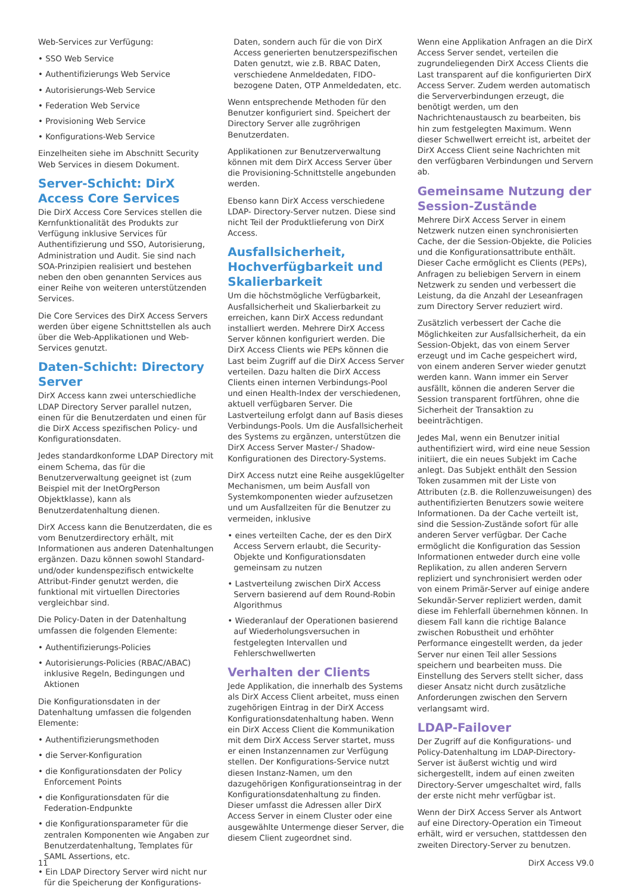Web-Services zur Verfügung:
• SSO Web Service
• Authentifizierungs Web Service
• Autorisierungs-Web Service
• Federation Web Service
• Provisioning Web Service
• Konfigurations-Web Service
Einzelheiten siehe im Abschnitt Security Web Services in diesem Dokument.
Server-Schicht: DirX Access Core Services
Die DirX Access Core Services stellen die Kernfunktionalität des Produkts zur Verfügung inklusive Services für Authentifizierung und SSO, Autorisierung, Administration und Audit. Sie sind nach SOA-Prinzipien realisiert und bestehen neben den oben genannten Services aus einer Reihe von weiteren unterstützenden Services.
Die Core Services des DirX Access Servers werden über eigene Schnittstellen als auch über die Web-Applikationen und Web-Services genutzt.
Daten-Schicht: Directory Server
DirX Access kann zwei unterschiedliche LDAP Directory Server parallel nutzen, einen für die Benutzerdaten und einen für die DirX Access spezifischen Policy- und Konfigurationsdaten.
Jedes standardkonforme LDAP Directory mit einem Schema, das für die Benutzerverwaltung geeignet ist (zum Beispiel mit der InetOrgPerson Objektklasse), kann als Benutzerdatenhaltung dienen.
DirX Access kann die Benutzerdaten, die es vom Benutzerdirectory erhält, mit Informationen aus anderen Datenhaltungen ergänzen. Dazu können sowohl Standard- und/oder kundenspezifisch entwickelte Attribut-Finder genutzt werden, die funktional mit virtuellen Directories vergleichbar sind.
Die Policy-Daten in der Datenhaltung umfassen die folgenden Elemente:
• Authentifizierungs-Policies
• Autorisierungs-Policies (RBAC/ABAC) inklusive Regeln, Bedingungen und Aktionen
Die Konfigurationsdaten in der Datenhaltung umfassen die folgenden Elemente:
• Authentifizierungsmethoden
• die Server-Konfiguration
• die Konfigurationsdaten der Policy Enforcement Points
• die Konfigurationsdaten für die Federation-Endpunkte
• die Konfigurationsparameter für die zentralen Komponenten wie Angaben zur Benutzerdatenhaltung, Templates für SAML Assertions, etc.
• Ein LDAP Directory Server wird nicht nur für die Speicherung der Konfigurations-
Daten, sondern auch für die von DirX Access generierten benutzerspezifischen Daten genutzt, wie z.B. RBAC Daten, verschiedene Anmeldedaten, FIDO- bezogene Daten, OTP Anmeldedaten, etc.
Wenn entsprechende Methoden für den Benutzer konfiguriert sind. Speichert der Directory Server alle zugröhrigen Benutzerdaten.
Applikationen zur Benutzerverwaltung können mit dem DirX Access Server über die Provisioning-Schnittstelle angebunden werden.
Ebenso kann DirX Access verschiedene LDAP- Directory-Server nutzen. Diese sind nicht Teil der Produktlieferung von DirX Access.
Ausfallsicherheit, Hochverfügbarkeit und Skalierbarkeit
Um die höchstmögliche Verfügbarkeit, Ausfallsicherheit und Skalierbarkeit zu erreichen, kann DirX Access redundant installiert werden. Mehrere DirX Access Server können konfiguriert werden. Die DirX Access Clients wie PEPs können die Last beim Zugriff auf die DirX Access Server verteilen. Dazu halten die DirX Access Clients einen internen Verbindungs-Pool und einen Health-Index der verschiedenen, aktuell verfügbaren Server. Die Lastverteilung erfolgt dann auf Basis dieses Verbindungs-Pools. Um die Ausfallsicherheit des Systems zu ergänzen, unterstützen die DirX Access Server Master-/ Shadow-Konfigurationen des Directory-Systems.
DirX Access nutzt eine Reihe ausgeklügelter Mechanismen, um beim Ausfall von Systemkomponenten wieder aufzusetzen und um Ausfallzeiten für die Benutzer zu vermeiden, inklusive
• eines verteilten Cache, der es den DirX Access Servern erlaubt, die Security-Objekte und Konfigurationsdaten gemeinsam zu nutzen
• Lastverteilung zwischen DirX Access Servern basierend auf dem Round-Robin Algorithmus
• Wiederanlauf der Operationen basierend auf Wiederholungsversuchen in festgelegten Intervallen und Fehlerschwellwerten
Verhalten der Clients
Jede Applikation, die innerhalb des Systems als DirX Access Client arbeitet, muss einen zugehörigen Eintrag in der DirX Access Konfigurationsdatenhaltung haben. Wenn ein DirX Access Client die Kommunikation mit dem DirX Access Server startet, muss er einen Instanzennamen zur Verfügung stellen. Der Konfigurations-Service nutzt diesen Instanz-Namen, um den dazugehörigen Konfigurationseintrag in der Konfigurationsdatenhaltung zu finden. Dieser umfasst die Adressen aller DirX Access Server in einem Cluster oder eine ausgewählte Untermenge dieser Server, die diesem Client zugeordnet sind.
Wenn eine Applikation Anfragen an die DirX Access Server sendet, verteilen die zugrundeliegenden DirX Access Clients die Last transparent auf die konfigurierten DirX Access Server. Zudem werden automatisch die Serververbindungen erzeugt, die benötigt werden, um den Nachrichtenaustausch zu bearbeiten, bis hin zum festgelegten Maximum. Wenn dieser Schwellwert erreicht ist, arbeitet der DirX Access Client seine Nachrichten mit den verfügbaren Verbindungen und Servern ab.
Gemeinsame Nutzung der Session-Zustände
Mehrere DirX Access Server in einem Netzwerk nutzen einen synchronisierten Cache, der die Session-Objekte, die Policies und die Konfigurationsattribute enthält. Dieser Cache ermöglicht es Clients (PEPs), Anfragen zu beliebigen Servern in einem Netzwerk zu senden und verbessert die Leistung, da die Anzahl der Leseanfragen zum Directory Server reduziert wird.
Zusätzlich verbessert der Cache die Möglichkeiten zur Ausfallsicherheit, da ein Session-Objekt, das von einem Server erzeugt und im Cache gespeichert wird, von einem anderen Server wieder genutzt werden kann. Wann immer ein Server ausfällt, können die anderen Server die Session transparent fortführen, ohne die Sicherheit der Transaktion zu beeinträchtigen.
Jedes Mal, wenn ein Benutzer initial authentifiziert wird, wird eine neue Session initiiert, die ein neues Subjekt im Cache anlegt. Das Subjekt enthält den Session Token zusammen mit der Liste von Attributen (z.B. die Rollenzuweisungen) des authentifizierten Benutzers sowie weitere Informationen. Da der Cache verteilt ist, sind die Session-Zustände sofort für alle anderen Server verfügbar. Der Cache ermöglicht die Konfiguration das Session Informationen entweder durch eine volle Replikation, zu allen anderen Servern repliziert und synchronisiert werden oder von einem Primär-Server auf einige andere Sekundär-Server repliziert werden, damit diese im Fehlerfall übernehmen können. In diesem Fall kann die richtige Balance zwischen Robustheit und erhöhter Performance eingestellt werden, da jeder Server nur einen Teil aller Sessions speichern und bearbeiten muss. Die Einstellung des Servers stellt sicher, dass dieser Ansatz nicht durch zusätzliche Anforderungen zwischen den Servern verlangsamt wird.
LDAP-Failover
Der Zugriff auf die Konfigurations- und Policy-Datenhaltung im LDAP-Directory-Server ist äußerst wichtig und wird sichergestellt, indem auf einen zweiten Directory-Server umgeschaltet wird, falls der erste nicht mehr verfügbar ist.
Wenn der DirX Access Server als Antwort auf eine Directory-Operation ein Timeout erhält, wird er versuchen, stattdessen den zweiten Directory-Server zu benutzen.
11 DirX Access V9.0